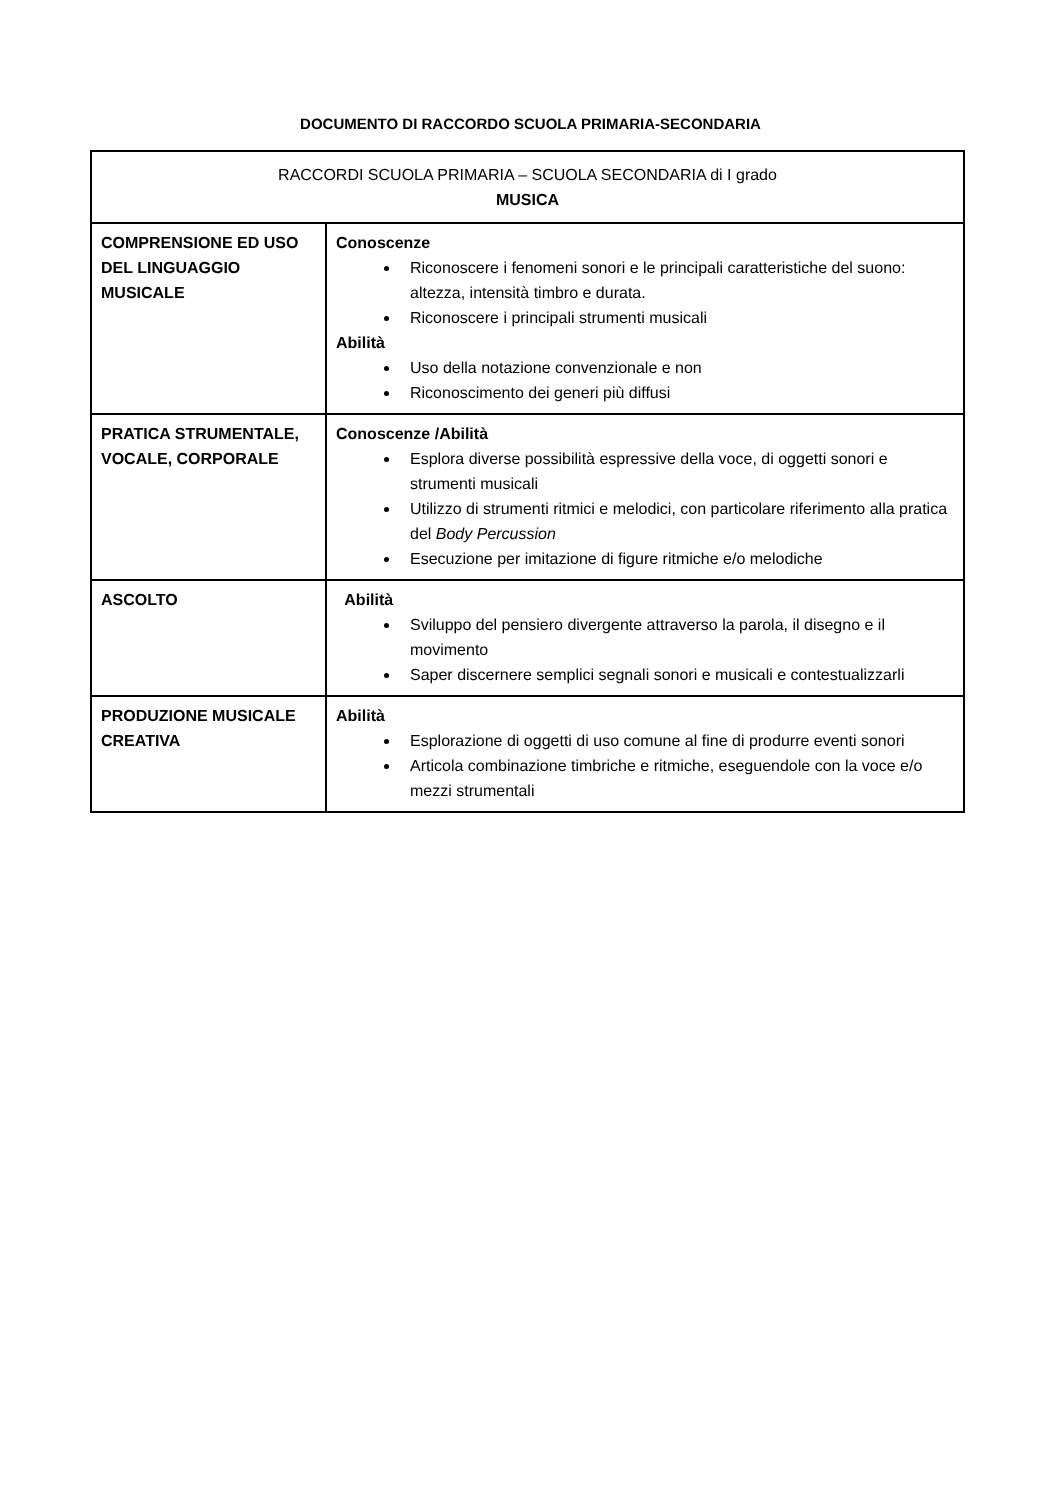DOCUMENTO DI RACCORDO SCUOLA PRIMARIA-SECONDARIA
| RACCORDI SCUOLA PRIMARIA – SCUOLA SECONDARIA di I grado MUSICA | |
| COMPRENSIONE ED USO DEL LINGUAGGIO MUSICALE | Conoscenze Riconoscere i fenomeni sonori e le principali caratteristiche del suono: altezza, intensità timbro e durata. Riconoscere i principali strumenti musicali Abilità Uso della notazione convenzionale e non Riconoscimento dei generi più diffusi |
| PRATICA STRUMENTALE, VOCALE, CORPORALE | Conoscenze /Abilità Esplora diverse possibilità espressive della voce, di oggetti sonori e strumenti musicali Utilizzo di strumenti ritmici e melodici, con particolare riferimento alla pratica del Body Percussion Esecuzione per imitazione di figure ritmiche e/o melodiche |
| ASCOLTO | Abilità Sviluppo del pensiero divergente attraverso la parola, il disegno e il movimento Saper discernere semplici segnali sonori e musicali e contestualizzarli |
| PRODUZIONE MUSICALE CREATIVA | Abilità Esplorazione di oggetti di uso comune al fine di produrre eventi sonori Articola combinazione timbriche e ritmiche, eseguendole con la voce e/o mezzi strumentali |